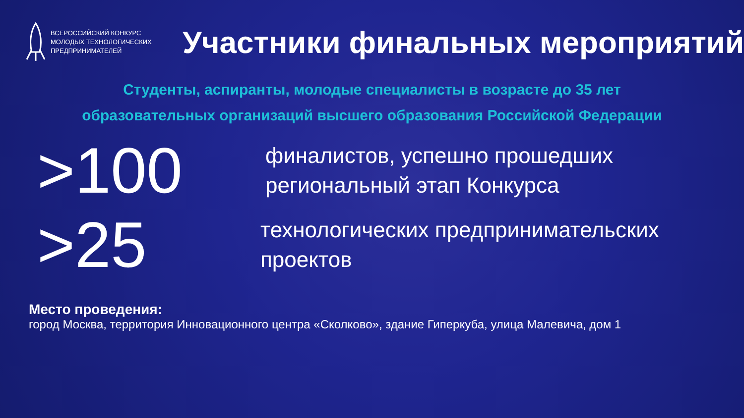ВСЕРОССИЙСКИЙ КОНКУРС
МОЛОДЫХ ТЕХНОЛОГИЧЕСКИХ
ПРЕДПРИНИМАТЕЛЕЙ
Участники финальных мероприятий
Студенты, аспиранты, молодые специалисты в возрасте до 35 лет
образовательных организаций высшего образования Российской Федерации
>100
финалистов, успешно прошедших
региональный этап Конкурса
>25
технологических предпринимательских
проектов
Место проведения:
город Москва, территория Инновационного центра «Сколково», здание Гиперкуба, улица Малевича, дом 1